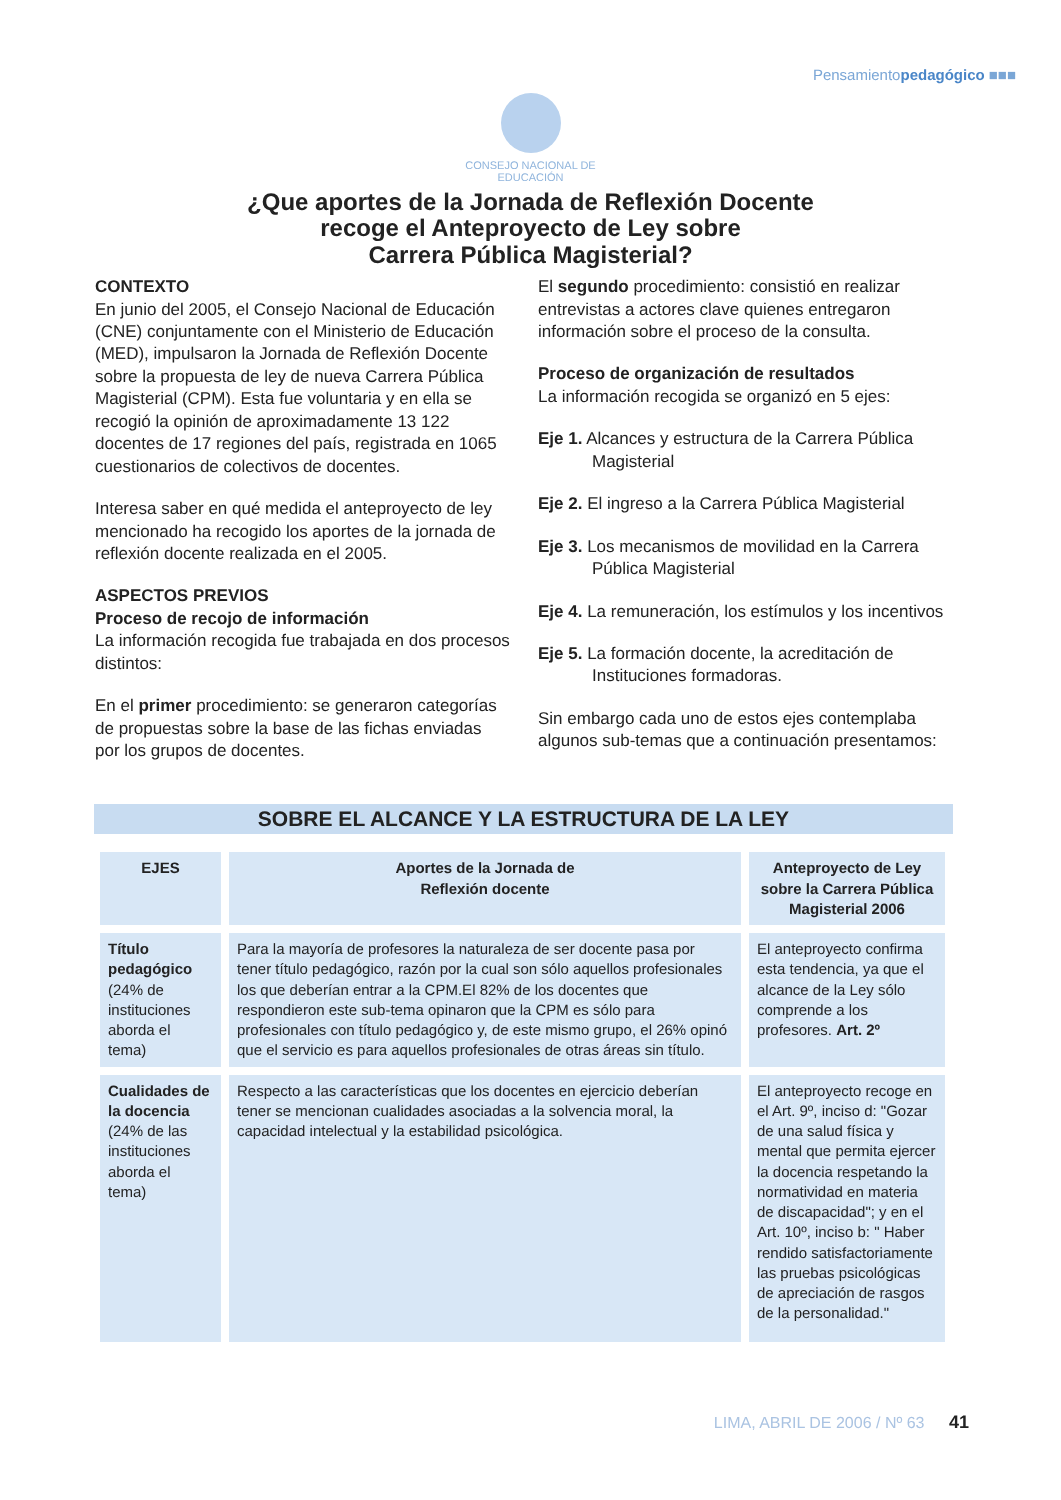Pensamientopedagógico ■■■
CONSEJO NACIONAL DE
EDUCACIÓN
¿Que aportes de la Jornada de Reflexión Docente
recoge el Anteproyecto de Ley sobre
Carrera Pública Magisterial?
CONTEXTO
En junio del 2005, el Consejo Nacional de Educación (CNE) conjuntamente con el Ministerio de Educación (MED), impulsaron la Jornada de Reflexión Docente sobre la propuesta de ley de nueva Carrera Pública Magisterial (CPM). Esta fue voluntaria y en ella se recogió la opinión de aproximadamente 13 122 docentes de 17 regiones del país, registrada en 1065 cuestionarios de colectivos de docentes.
Interesa saber en qué medida el anteproyecto de ley mencionado ha recogido los aportes de la jornada de reflexión docente realizada en el 2005.
ASPECTOS PREVIOS
Proceso de recojo de información
La información recogida fue trabajada en dos procesos distintos:
En el primer procedimiento: se generaron categorías de propuestas sobre la base de las fichas enviadas por los grupos de docentes.
El segundo procedimiento: consistió en realizar entrevistas a actores clave quienes entregaron información sobre el proceso de la consulta.
Proceso de organización de resultados
La información recogida se organizó en 5 ejes:
Eje 1. Alcances y estructura de la Carrera Pública Magisterial
Eje 2. El ingreso a la Carrera Pública Magisterial
Eje 3. Los mecanismos de movilidad en la Carrera Pública Magisterial
Eje 4. La remuneración, los estímulos y los incentivos
Eje 5. La formación docente, la acreditación de Instituciones formadoras.
Sin embargo cada uno de estos ejes contemplaba algunos sub-temas que a continuación presentamos:
SOBRE EL ALCANCE Y LA ESTRUCTURA DE LA LEY
| EJES | Aportes de la Jornada de Reflexión docente | Anteproyecto de Ley sobre la Carrera Pública Magisterial 2006 |
| --- | --- | --- |
| Título pedagógico (24% de instituciones aborda el tema) | Para la mayoría de profesores la naturaleza de ser docente pasa por tener título pedagógico, razón por la cual son sólo aquellos profesionales los que deberían entrar a la CPM.El 82% de los docentes que respondieron este sub-tema opinaron que la CPM es sólo para profesionales con título pedagógico y, de este mismo grupo, el 26% opinó que el servicio es para aquellos profesionales de otras áreas sin título. | El anteproyecto confirma esta tendencia, ya que el alcance de la Ley sólo comprende a los profesores. Art. 2º |
| Cualidades de la docencia (24% de las instituciones aborda el tema) | Respecto a las características que los docentes en ejercicio deberían tener se mencionan cualidades asociadas a la solvencia moral, la capacidad intelectual y la estabilidad psicológica. | El anteproyecto recoge en el Art. 9º, inciso d: "Gozar de una salud física y mental que permita ejercer la docencia respetando la normatividad en materia de discapacidad"; y en el Art. 10º, inciso b: " Haber rendido satisfactoriamente las pruebas psicológicas de apreciación de rasgos de la personalidad." |
LIMA, ABRIL DE 2006 / Nº 63 41